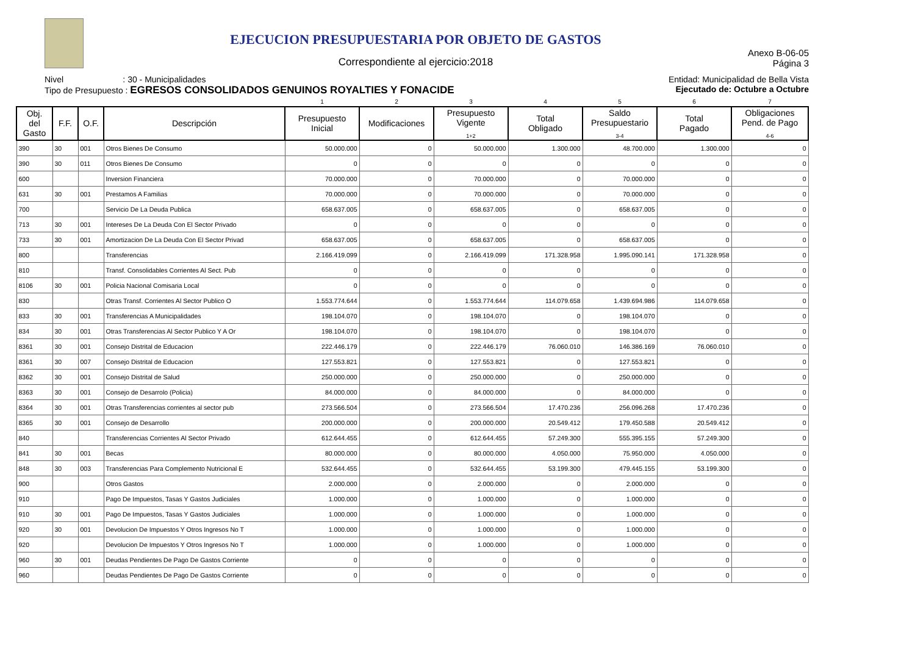EJECUCION PRESUPUESTARIA POR OBJETO DE GASTOS
Correspondiente al ejercicio:2018
Anexo B-06-05
Página 3
Nivel : 30 - Municipalidades
Tipo de Presupuesto : EGRESOS CONSOLIDADOS GENUINOS ROYALTIES Y FONACIDE
Entidad: Municipalidad de Bella Vista
Ejecutado de: Octubre a Octubre
| | | | | 1 | 2 | 3 | 4 | 5 | 6 | 7 |
| Obj. del Gasto | F.F. | O.F. | Descripción | Presupuesto Inicial | Modificaciones | Presupuesto Vigente <sub>1+2</sub> | Total Obligado | Saldo Presupuestario <sub>3-4</sub> | Total Pagado | Obligaciones Pend. de Pago <sub>4-6</sub> |
| 390 | 30 | 001 | Otros Bienes De Consumo | 50.000.000 | 0 | 50.000.000 | 1.300.000 | 48.700.000 | 1.300.000 | 0 |
| 390 | 30 | 011 | Otros Bienes De Consumo | 0 | 0 | 0 | 0 | 0 | 0 | 0 |
| 600 | | | Inversion Financiera | 70.000.000 | 0 | 70.000.000 | 0 | 70.000.000 | 0 | 0 |
| 631 | 30 | 001 | Prestamos A Familias | 70.000.000 | 0 | 70.000.000 | 0 | 70.000.000 | 0 | 0 |
| 700 | | | Servicio De La Deuda Publica | 658.637.005 | 0 | 658.637.005 | 0 | 658.637.005 | 0 | 0 |
| 713 | 30 | 001 | Intereses De La Deuda Con El Sector Privado | 0 | 0 | 0 | 0 | 0 | 0 | 0 |
| 733 | 30 | 001 | Amortizacion De La Deuda Con El Sector Privad | 658.637.005 | 0 | 658.637.005 | 0 | 658.637.005 | 0 | 0 |
| 800 | | | Transferencias | 2.166.419.099 | 0 | 2.166.419.099 | 171.328.958 | 1.995.090.141 | 171.328.958 | 0 |
| 810 | | | Transf. Consolidables Corrientes Al Sect. Pub | 0 | 0 | 0 | 0 | 0 | 0 | 0 |
| 8106 | 30 | 001 | Policia Nacional Comisaria Local | 0 | 0 | 0 | 0 | 0 | 0 | 0 |
| 830 | | | Otras Transf. Corrientes Al Sector Publico O | 1.553.774.644 | 0 | 1.553.774.644 | 114.079.658 | 1.439.694.986 | 114.079.658 | 0 |
| 833 | 30 | 001 | Transferencias A Municipalidades | 198.104.070 | 0 | 198.104.070 | 0 | 198.104.070 | 0 | 0 |
| 834 | 30 | 001 | Otras Transferencias Al Sector Publico Y A Or | 198.104.070 | 0 | 198.104.070 | 0 | 198.104.070 | 0 | 0 |
| 8361 | 30 | 001 | Consejo Distrital de Educacion | 222.446.179 | 0 | 222.446.179 | 76.060.010 | 146.386.169 | 76.060.010 | 0 |
| 8361 | 30 | 007 | Consejo Distrital de Educacion | 127.553.821 | 0 | 127.553.821 | 0 | 127.553.821 | 0 | 0 |
| 8362 | 30 | 001 | Consejo Distrital de Salud | 250.000.000 | 0 | 250.000.000 | 0 | 250.000.000 | 0 | 0 |
| 8363 | 30 | 001 | Consejo de Desarrolo (Policia) | 84.000.000 | 0 | 84.000.000 | 0 | 84.000.000 | 0 | 0 |
| 8364 | 30 | 001 | Otras Transferencias corrientes al sector pub | 273.566.504 | 0 | 273.566.504 | 17.470.236 | 256.096.268 | 17.470.236 | 0 |
| 8365 | 30 | 001 | Consejo de Desarrollo | 200.000.000 | 0 | 200.000.000 | 20.549.412 | 179.450.588 | 20.549.412 | 0 |
| 840 | | | Transferencias Corrientes Al Sector Privado | 612.644.455 | 0 | 612.644.455 | 57.249.300 | 555.395.155 | 57.249.300 | 0 |
| 841 | 30 | 001 | Becas | 80.000.000 | 0 | 80.000.000 | 4.050.000 | 75.950.000 | 4.050.000 | 0 |
| 848 | 30 | 003 | Transferencias Para Complemento Nutricional E | 532.644.455 | 0 | 532.644.455 | 53.199.300 | 479.445.155 | 53.199.300 | 0 |
| 900 | | | Otros Gastos | 2.000.000 | 0 | 2.000.000 | 0 | 2.000.000 | 0 | 0 |
| 910 | | | Pago De Impuestos, Tasas Y Gastos Judiciales | 1.000.000 | 0 | 1.000.000 | 0 | 1.000.000 | 0 | 0 |
| 910 | 30 | 001 | Pago De Impuestos, Tasas Y Gastos Judiciales | 1.000.000 | 0 | 1.000.000 | 0 | 1.000.000 | 0 | 0 |
| 920 | 30 | 001 | Devolucion De Impuestos Y Otros Ingresos No T | 1.000.000 | 0 | 1.000.000 | 0 | 1.000.000 | 0 | 0 |
| 920 | | | Devolucion De Impuestos Y Otros Ingresos No T | 1.000.000 | 0 | 1.000.000 | 0 | 1.000.000 | 0 | 0 |
| 960 | 30 | 001 | Deudas Pendientes De Pago De Gastos Corriente | 0 | 0 | 0 | 0 | 0 | 0 | 0 |
| 960 | | | Deudas Pendientes De Pago De Gastos Corriente | 0 | 0 | 0 | 0 | 0 | 0 | 0 |